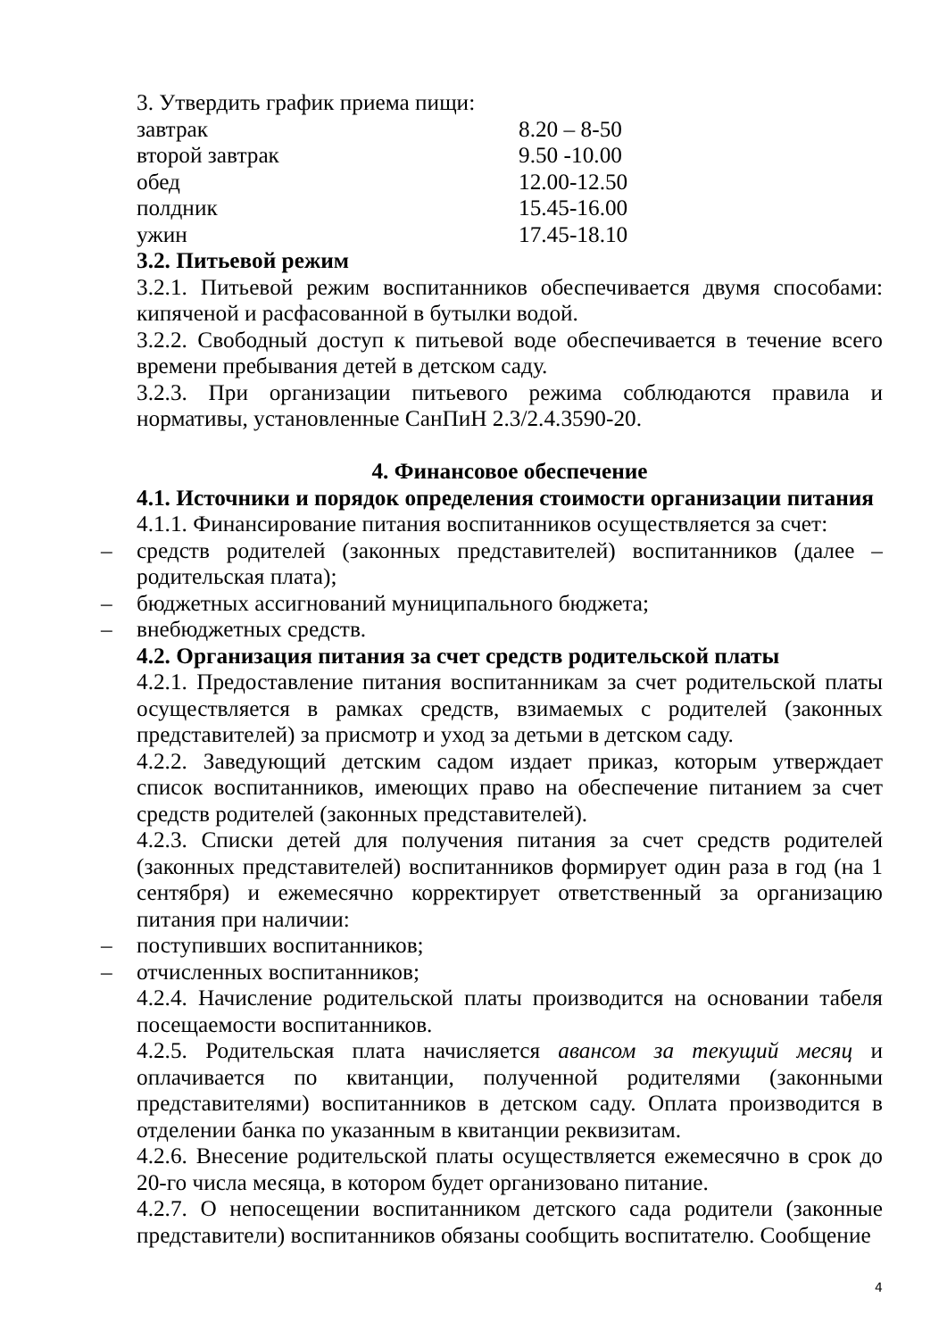3. Утвердить график приема пищи:
завтрак 8.20 – 8-50
второй завтрак 9.50 -10.00
обед 12.00-12.50
полдник 15.45-16.00
ужин 17.45-18.10
3.2. Питьевой режим
3.2.1. Питьевой режим воспитанников обеспечивается двумя способами: кипяченой и расфасованной в бутылки водой.
3.2.2. Свободный доступ к питьевой воде обеспечивается в течение всего времени пребывания детей в детском саду.
3.2.3. При организации питьевого режима соблюдаются правила и нормативы, установленные СанПиН 2.3/2.4.3590-20.
4. Финансовое обеспечение
4.1. Источники и порядок определения стоимости организации питания
4.1.1. Финансирование питания воспитанников осуществляется за счет:
– средств родителей (законных представителей) воспитанников (далее – родительская плата);
– бюджетных ассигнований муниципального бюджета;
– внебюджетных средств.
4.2. Организация питания за счет средств родительской платы
4.2.1. Предоставление питания воспитанникам за счет родительской платы осуществляется в рамках средств, взимаемых с родителей (законных представителей) за присмотр и уход за детьми в детском саду.
4.2.2. Заведующий детским садом издает приказ, которым утверждает список воспитанников, имеющих право на обеспечение питанием за счет средств родителей (законных представителей).
4.2.3. Списки детей для получения питания за счет средств родителей (законных представителей) воспитанников формирует один раза в год (на 1 сентября) и ежемесячно корректирует ответственный за организацию питания при наличии:
– поступивших воспитанников;
– отчисленных воспитанников;
4.2.4. Начисление родительской платы производится на основании табеля посещаемости воспитанников.
4.2.5. Родительская плата начисляется авансом за текущий месяц и оплачивается по квитанции, полученной родителями (законными представителями) воспитанников в детском саду. Оплата производится в отделении банка по указанным в квитанции реквизитам.
4.2.6. Внесение родительской платы осуществляется ежемесячно в срок до 20-го числа месяца, в котором будет организовано питание.
4.2.7. О непосещении воспитанником детского сада родители (законные представители) воспитанников обязаны сообщить воспитателю. Сообщение
4